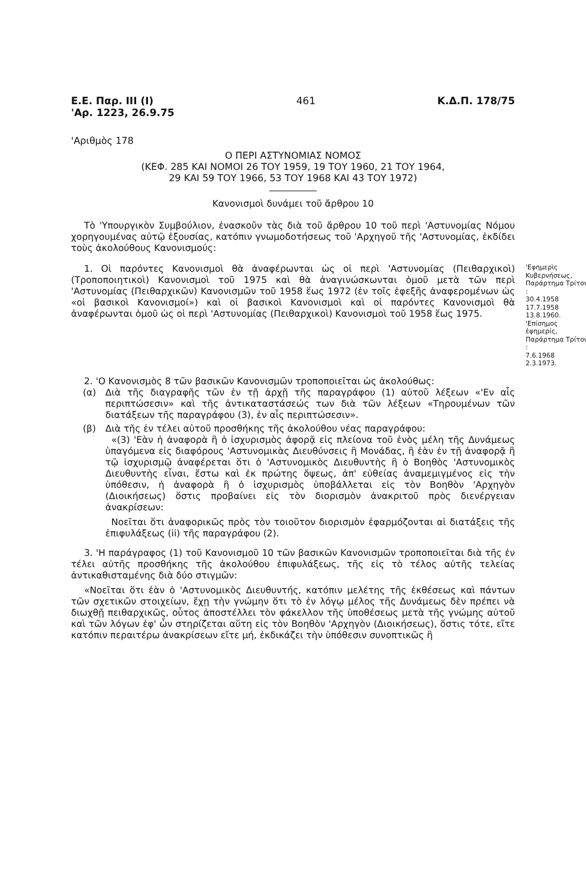Ε.Ε. Παρ. ΙΙΙ (Ι)
'Αρ. 1223, 26.9.75
461 Κ.Δ.Π. 178/75
'Αριθμὸς 178
Ο ΠΕΡΙ ΑΣΤΥΝΟΜΙΑΣ ΝΟΜΟΣ
(ΚΕΦ. 285 ΚΑΙ ΝΟΜΟΙ 26 ΤΟΥ 1959, 19 ΤΟΥ 1960, 21 ΤΟΥ 1964,
29 ΚΑΙ 59 ΤΟΥ 1966, 53 ΤΟΥ 1968 ΚΑΙ 43 ΤΟΥ 1972)
Κανονισμοὶ δυνάμει τοῦ ἄρθρου 10
Τὸ 'Υπουργικὸν Συμβούλιον, ἐνασκοῦν τὰς διὰ τοῦ ἄρθρου 10 τοῦ περὶ 'Αστυνομίας Νόμου χορηγουμένας αὐτῷ ἐξουσίας, κατόπιν γνωμοδοτήσεως τοῦ 'Αρχηγοῦ τῆς 'Αστυνομίας, ἐκδίδει τοὺς ἀκολούθους Κανονισμούς:
1. Οἱ παρόντες Κανονισμοὶ θὰ ἀναφέρωνται ὡς οἱ περὶ 'Αστυνομίας (Πειθαρχικοὶ) (Τροποποιητικοὶ) Κανονισμοὶ τοῦ 1975 καὶ θὰ ἀναγινώσκωνται ὁμοῦ μετὰ τῶν περὶ 'Αστυνομίας (Πειθαρχικῶν) Κανονισμῶν τοῦ 1958 ἕως 1972 (ἐν τοῖς ἑφεξῆς ἀναφερομένων ὡς «οἱ βασικοὶ Κανονισμοί») καὶ οἱ βασικοὶ Κανονισμοὶ καὶ οἱ παρόντες Κανονισμοὶ θὰ ἀναφέρωνται ὁμοῦ ὡς οἱ περὶ 'Αστυνομίας (Πειθαρχικοὶ) Κανονισμοὶ τοῦ 1958 ἕως 1975.
'Εφημερὶς Κυβερνήσεως, Παράρτημα Τρίτον :
30.4.1958
17.7.1958
13.8.1960.
'Επίσημος ἐφημερίς, Παράρτημα Τρίτον :
7.6.1968
2.3.1973.
2. 'Ο Κανονισμὸς 8 τῶν βασικῶν Κανονισμῶν τροποποιεῖται ὡς ἀκολούθως:
(α) Διὰ τῆς διαγραφῆς τῶν ἐν τῇ ἀρχῇ τῆς παραγράφου (1) αὐτοῦ λέξεων «'Εν αἷς περιπτώσεσιν» καὶ τῆς ἀντικαταστάσεώς των διὰ τῶν λέξεων «Τηρουμένων τῶν διατάξεων τῆς παραγράφου (3), ἐν αἷς περιπτώσεσιν».
(β) Διὰ τῆς ἐν τέλει αὐτοῦ προσθήκης τῆς ἀκολούθου νέας παραγράφου:
«(3) 'Εὰν ἡ ἀναφορὰ ἢ ὁ ἰσχυρισμὸς ἀφορᾷ εἰς πλείονα τοῦ ἑνὸς μέλη τῆς Δυνάμεως ὑπαγόμενα εἰς διαφόρους 'Αστυνομικὰς Διευθύνσεις ἢ Μονάδας, ἢ ἐὰν ἐν τῇ ἀναφορᾷ ἢ τῷ ἰσχυρισμῷ ἀναφέρεται ὅτι ὁ 'Αστυνομικὸς Διευθυντὴς ἢ ὁ Βοηθὸς 'Αστυνομικὸς Διευθυντὴς εἶναι, ἔστω καὶ ἐκ πρώτης ὄψεως, ἀπ' εὐθείας ἀναμεμιγμένος εἰς τὴν ὑπόθεσιν, ἡ ἀναφορὰ ἢ ὁ ἰσχυρισμὸς ὑποβάλλεται εἰς τὸν Βοηθὸν 'Αρχηγὸν (Διοικήσεως) ὅστις προβαίνει εἰς τὸν διορισμὸν ἀνακριτοῦ πρὸς διενέργειαν ἀνακρίσεων:
Νοεῖται ὅτι ἀναφορικῶς πρὸς τὸν τοιοῦτον διορισμὸν ἐφαρμόζονται αἱ διατάξεις τῆς ἐπιφυλάξεως (ii) τῆς παραγράφου (2).
3. 'Η παράγραφος (1) τοῦ Κανονισμοῦ 10 τῶν βασικῶν Κανονισμῶν τροποποιεῖται διὰ τῆς ἐν τέλει αὐτῆς προσθήκης τῆς ἀκολούθου ἐπιφυλάξεως, τῆς εἰς τὸ τέλος αὐτῆς τελείας ἀντικαθισταμένης διὰ δύο στιγμῶν:
«Νοεῖται ὅτι ἐὰν ὁ 'Αστυνομικὸς Διευθυντής, κατόπιν μελέτης τῆς ἐκθέσεως καὶ πάντων τῶν σχετικῶν στοιχείων, ἔχῃ τὴν γνώμην ὅτι τὸ ἐν λόγῳ μέλος τῆς Δυνάμεως δὲν πρέπει νὰ διωχθῇ πειθαρχικῶς, οὗτος ἀποστέλλει τὸν φάκελλον τῆς ὑποθέσεως μετὰ τῆς γνώμης αὐτοῦ καὶ τῶν λόγων ἐφ' ὧν στηρίζεται αὕτη εἰς τὸν Βοηθὸν 'Αρχηγὸν (Διοικήσεως), ὅστις τότε, εἴτε κατόπιν περαιτέρω ἀνακρίσεων εἴτε μή, ἐκδικάζει τὴν ὑπόθεσιν συνοπτικῶς ἢ